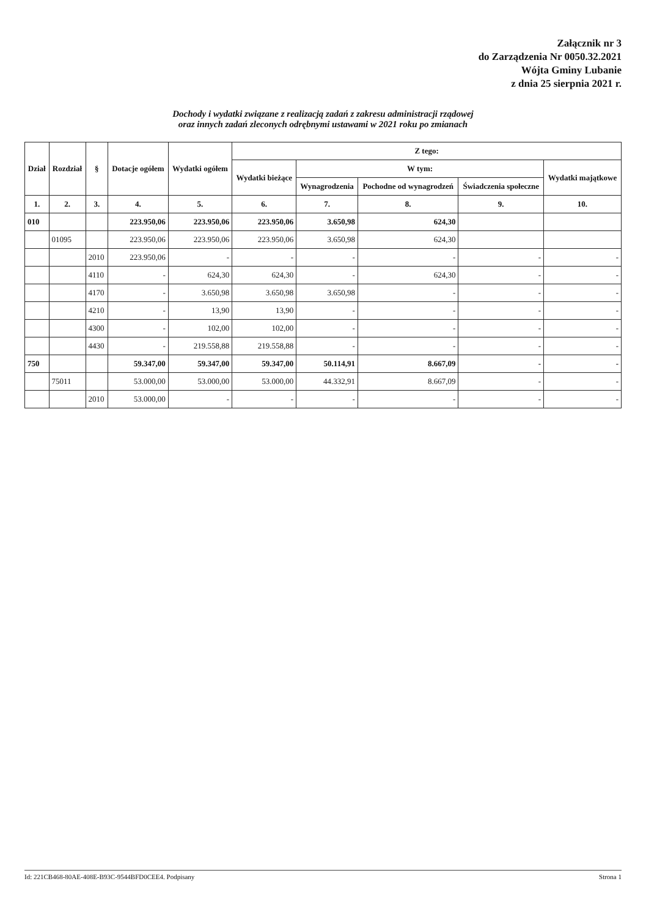Załącznik nr 3
do Zarządzenia Nr 0050.32.2021
Wójta Gminy Lubanie
z dnia 25 sierpnia 2021 r.
Dochody i wydatki związane z realizacją zadań z zakresu administracji rządowej
oraz innych zadań zleconych odrębnymi ustawami w 2021 roku po zmianach
| Dział | Rozdział | § | Dotacje ogółem | Wydatki ogółem | Z tego: | | | | |
| --- | --- | --- | --- | --- | --- | --- | --- | --- | --- |
| | | | | | Wydatki bieżące | W tym: | | | Wydatki majątkowe |
| | | | | | | Wynagrodzenia | Pochodne od wynagrodzeń | Świadczenia społeczne | |
| 1. | 2. | 3. | 4. | 5. | 6. | 7. | 8. | 9. | 10. |
| 010 | | | 223.950,06 | 223.950,06 | 223.950,06 | 3.650,98 | 624,30 | | |
| | 01095 | | 223.950,06 | 223.950,06 | 223.950,06 | 3.650,98 | 624,30 | | |
| | | 2010 | 223.950,06 | - | - | - | - | - | - |
| | | 4110 | - | 624,30 | 624,30 | - | 624,30 | - | - |
| | | 4170 | - | 3.650,98 | 3.650,98 | 3.650,98 | - | - | - |
| | | 4210 | - | 13,90 | 13,90 | - | - | - | - |
| | | 4300 | - | 102,00 | 102,00 | - | - | - | - |
| | | 4430 | - | 219.558,88 | 219.558,88 | - | - | - | - |
| 750 | | | 59.347,00 | 59.347,00 | 59.347,00 | 50.114,91 | 8.667,09 | - | - |
| | 75011 | | 53.000,00 | 53.000,00 | 53.000,00 | 44.332,91 | 8.667,09 | - | - |
| | | 2010 | 53.000,00 | - | - | - | - | - | - |
Id: 221CB468-80AE-408E-B93C-9544BFD0CEE4. Podpisany Strona 1